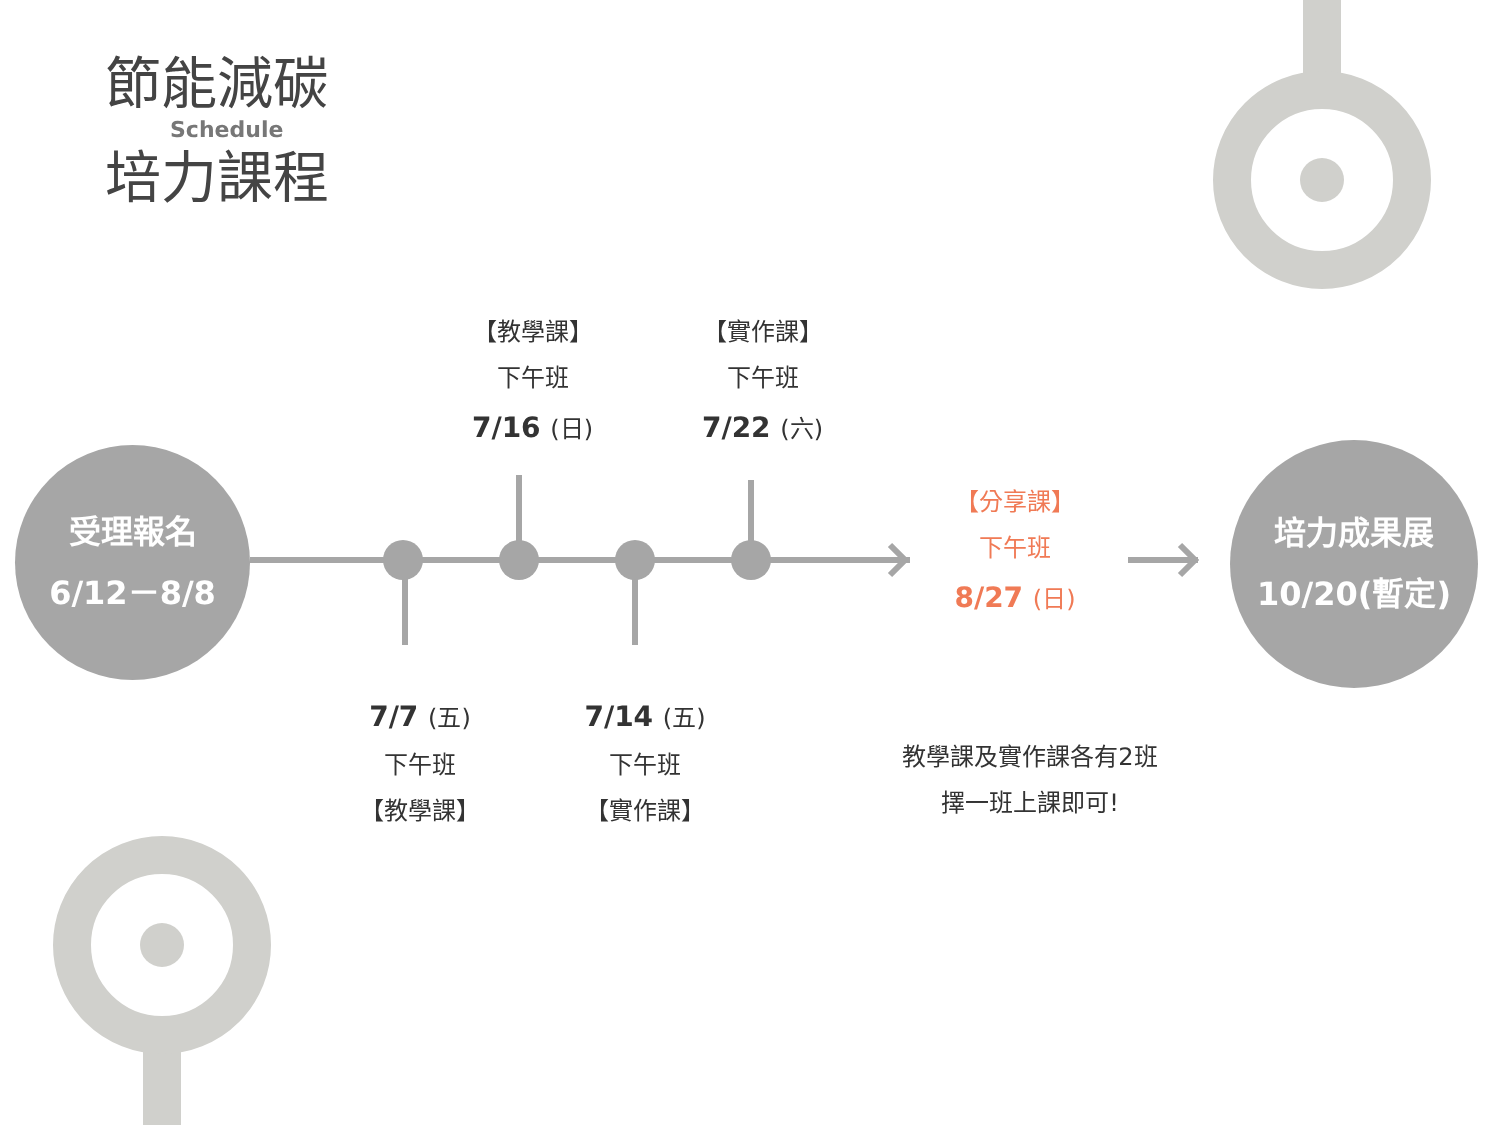節能減碳
Schedule
培力課程
受理報名
6/12－8/8
培力成果展
10/20(暫定)
【教學課】
下午班
7/16 (日)
【實作課】
下午班
7/22 (六)
【分享課】
下午班
8/27 (日)
7/7 (五)
下午班
【教學課】
7/14 (五)
下午班
【實作課】
教學課及實作課各有2班
擇一班上課即可!